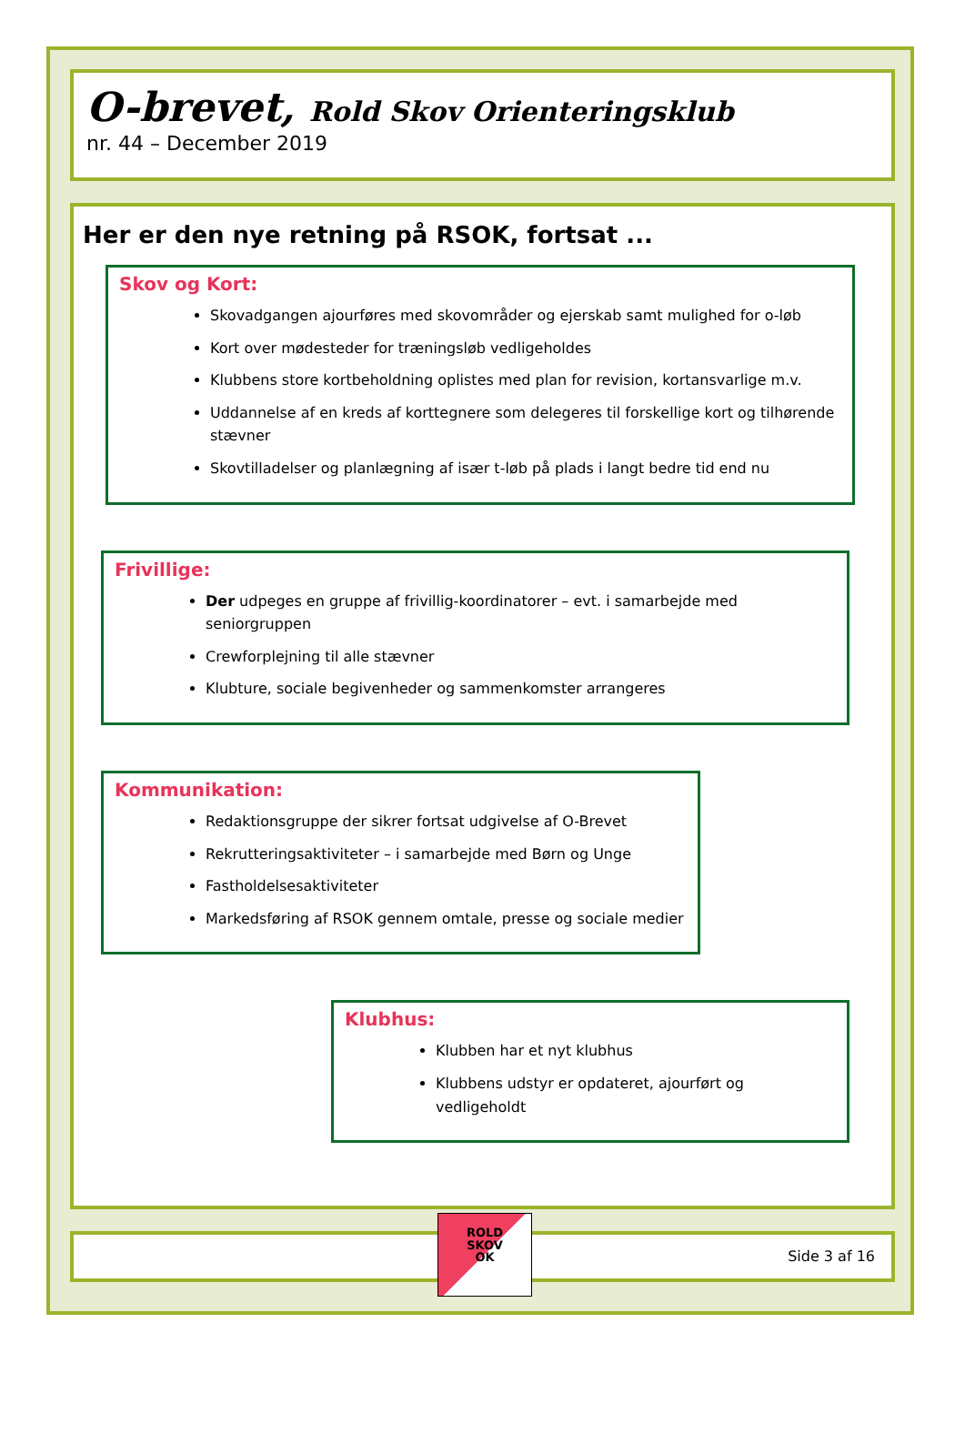O-brevet, Rold Skov Orienteringsklub
nr. 44 – December 2019
Her er den nye retning på RSOK, fortsat ...
Skov og Kort:
Skovadgangen ajourføres med skovområder og ejerskab samt mulighed for o-løb
Kort over mødesteder for træningsløb vedligeholdes
Klubbens store kortbeholdning oplistes med plan for revision, kortansvarlige m.v.
Uddannelse af en kreds af korttegnere som delegeres til forskellige kort og tilhørende stævner
Skovtilladelser og planlægning af især t-løb på plads i langt bedre tid end nu
Frivillige:
Der udpeges en gruppe af frivillig-koordinatorer – evt. i samarbejde med seniorgruppen
Crewforplejning til alle stævner
Klubture, sociale begivenheder og sammenkomster arrangeres
Kommunikation:
Redaktionsgruppe der sikrer fortsat udgivelse af O-Brevet
Rekrutteringsaktiviteter – i samarbejde med Børn og Unge
Fastholdelsesaktiviteter
Markedsføring af RSOK gennem omtale, presse og sociale medier
Klubhus:
Klubben har et nyt klubhus
Klubbens udstyr er opdateret, ajourført og vedligeholdt
ROLD
SKOV
OK
Side 3 af 16